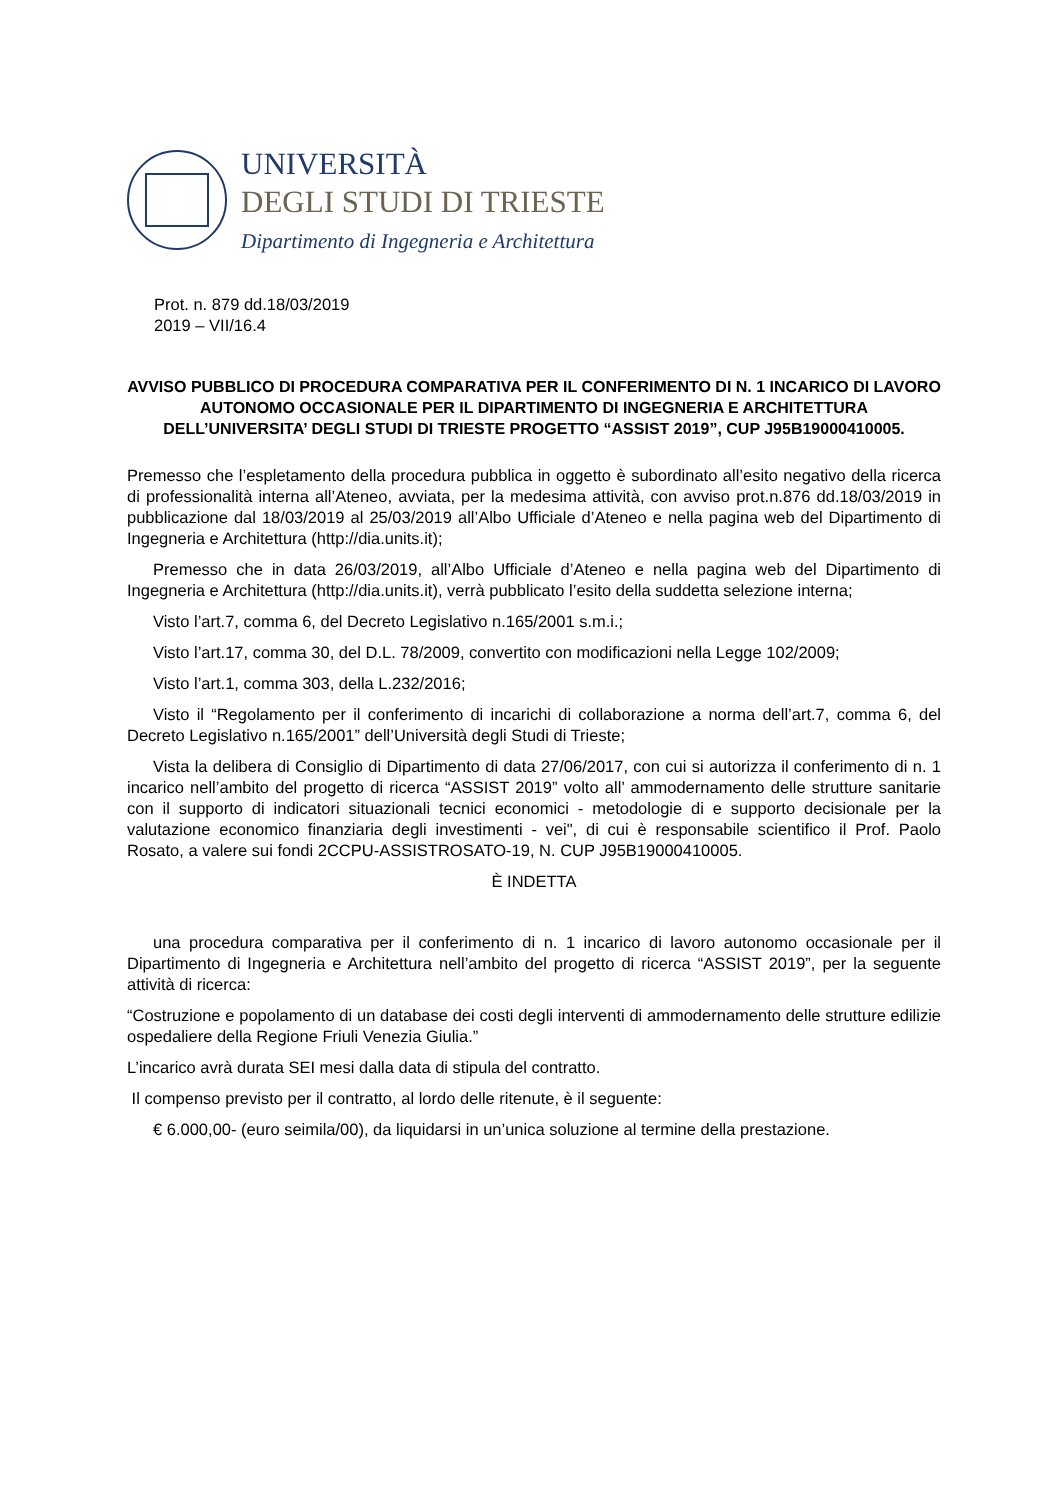UNIVERSITÀ
DEGLI STUDI DI TRIESTE
Dipartimento di Ingegneria e Architettura
Prot. n. 879 dd.18/03/2019
2019 – VII/16.4
AVVISO PUBBLICO DI PROCEDURA COMPARATIVA PER IL CONFERIMENTO DI N. 1 INCARICO DI LAVORO AUTONOMO OCCASIONALE PER IL DIPARTIMENTO DI INGEGNERIA E ARCHITETTURA DELL’UNIVERSITA’ DEGLI STUDI DI TRIESTE PROGETTO “ASSIST 2019”, CUP J95B19000410005.
Premesso che l’espletamento della procedura pubblica in oggetto è subordinato all’esito negativo della ricerca di professionalità interna all’Ateneo, avviata, per la medesima attività, con avviso prot.n.876 dd.18/03/2019 in pubblicazione dal 18/03/2019 al 25/03/2019 all’Albo Ufficiale d’Ateneo e nella pagina web del Dipartimento di Ingegneria e Architettura (http://dia.units.it);
Premesso che in data 26/03/2019, all’Albo Ufficiale d’Ateneo e nella pagina web del Dipartimento di Ingegneria e Architettura (http://dia.units.it), verrà pubblicato l’esito della suddetta selezione interna;
Visto l’art.7, comma 6, del Decreto Legislativo n.165/2001 s.m.i.;
Visto l’art.17, comma 30, del D.L. 78/2009, convertito con modificazioni nella Legge 102/2009;
Visto l’art.1, comma 303, della L.232/2016;
Visto il “Regolamento per il conferimento di incarichi di collaborazione a norma dell’art.7, comma 6, del Decreto Legislativo n.165/2001” dell’Università degli Studi di Trieste;
Vista la delibera di Consiglio di Dipartimento di data 27/06/2017, con cui si autorizza il conferimento di n. 1 incarico nell’ambito del progetto di ricerca “ASSIST 2019” volto all’ ammodernamento delle strutture sanitarie con il supporto di indicatori situazionali tecnici economici - metodologie di e supporto decisionale per la valutazione economico finanziaria degli investimenti - vei", di cui è responsabile scientifico il Prof. Paolo Rosato, a valere sui fondi 2CCPU-ASSISTROSATO-19, N. CUP J95B19000410005.
È INDETTA
una procedura comparativa per il conferimento di n. 1 incarico di lavoro autonomo occasionale per il Dipartimento di Ingegneria e Architettura nell’ambito del progetto di ricerca “ASSIST 2019”, per la seguente attività di ricerca:
“Costruzione e popolamento di un database dei costi degli interventi di ammodernamento delle strutture edilizie ospedaliere della Regione Friuli Venezia Giulia.”
L’incarico avrà durata SEI mesi dalla data di stipula del contratto.
Il compenso previsto per il contratto, al lordo delle ritenute, è il seguente:
€ 6.000,00- (euro seimila/00), da liquidarsi in un’unica soluzione al termine della prestazione.